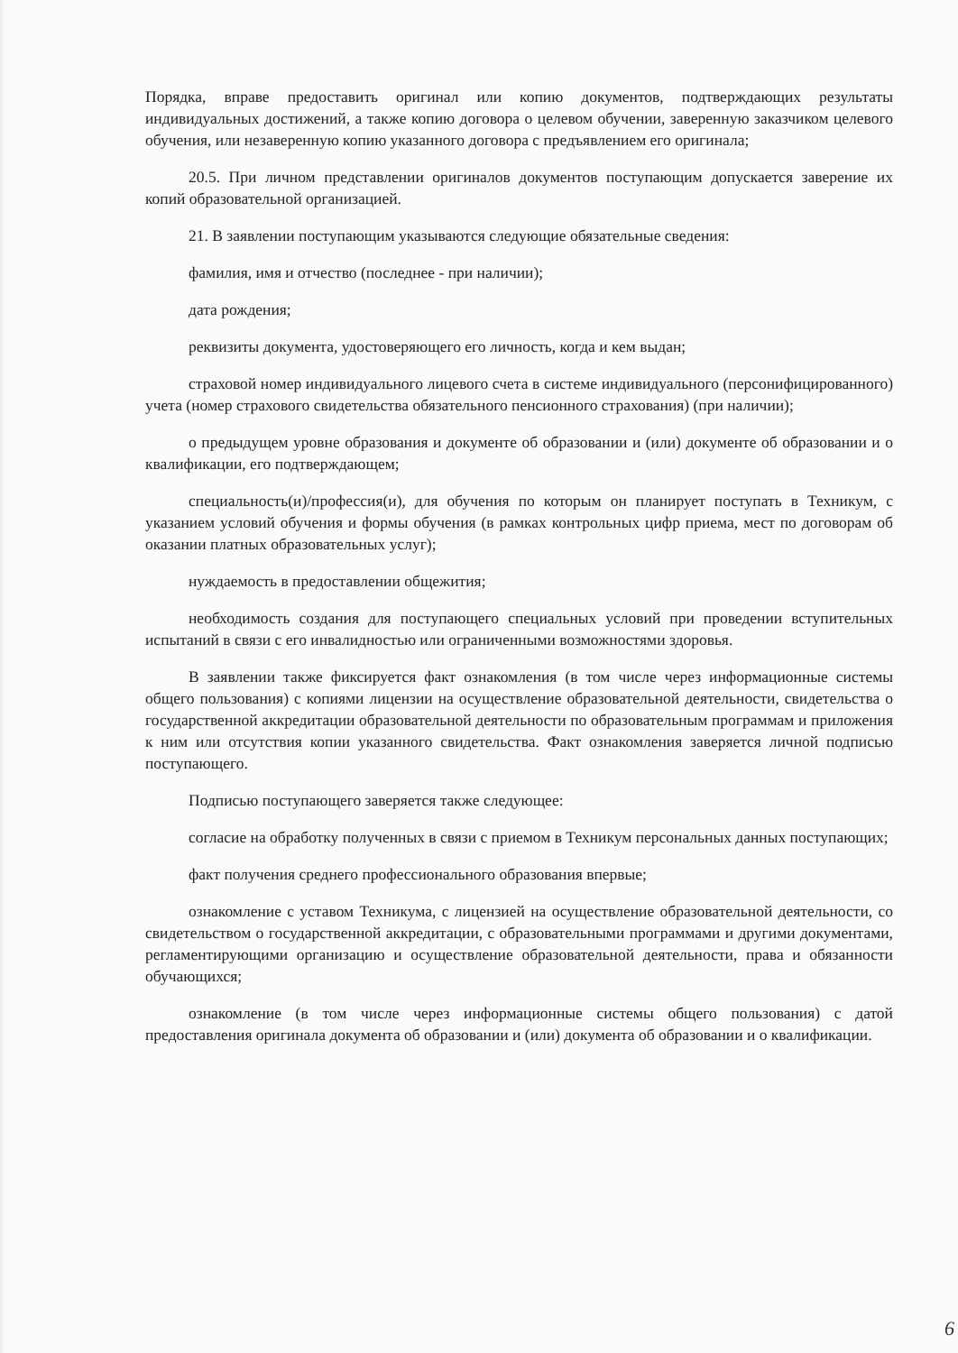Порядка, вправе предоставить оригинал или копию документов, подтверждающих результаты индивидуальных достижений, а также копию договора о целевом обучении, заверенную заказчиком целевого обучения, или незаверенную копию указанного договора с предъявлением его оригинала;
20.5. При личном представлении оригиналов документов поступающим допускается заверение их копий образовательной организацией.
21. В заявлении поступающим указываются следующие обязательные сведения:
фамилия, имя и отчество (последнее - при наличии);
дата рождения;
реквизиты документа, удостоверяющего его личность, когда и кем выдан;
страховой номер индивидуального лицевого счета в системе индивидуального (персонифицированного) учета (номер страхового свидетельства обязательного пенсионного страхования) (при наличии);
о предыдущем уровне образования и документе об образовании и (или) документе об образовании и о квалификации, его подтверждающем;
специальность(и)/профессия(и), для обучения по которым он планирует поступать в Техникум, с указанием условий обучения и формы обучения (в рамках контрольных цифр приема, мест по договорам об оказании платных образовательных услуг);
нуждаемость в предоставлении общежития;
необходимость создания для поступающего специальных условий при проведении вступительных испытаний в связи с его инвалидностью или ограниченными возможностями здоровья.
В заявлении также фиксируется факт ознакомления (в том числе через информационные системы общего пользования) с копиями лицензии на осуществление образовательной деятельности, свидетельства о государственной аккредитации образовательной деятельности по образовательным программам и приложения к ним или отсутствия копии указанного свидетельства. Факт ознакомления заверяется личной подписью поступающего.
Подписью поступающего заверяется также следующее:
согласие на обработку полученных в связи с приемом в Техникум персональных данных поступающих;
факт получения среднего профессионального образования впервые;
ознакомление с уставом Техникума, с лицензией на осуществление образовательной деятельности, со свидетельством о государственной аккредитации, с образовательными программами и другими документами, регламентирующими организацию и осуществление образовательной деятельности, права и обязанности обучающихся;
ознакомление (в том числе через информационные системы общего пользования) с датой предоставления оригинала документа об образовании и (или) документа об образовании и о квалификации.
6